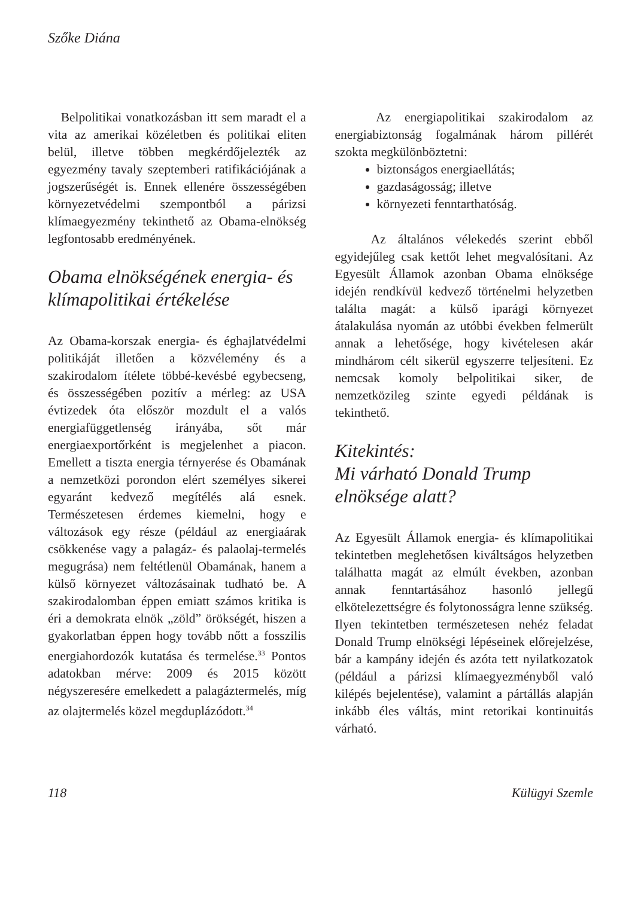Szőke Diána
Belpolitikai vonatkozásban itt sem maradt el a vita az amerikai közéletben és politikai eliten belül, illetve többen megkérdőjelezték az egyezmény tavaly szeptemberi ratifikációjának a jogszerűségét is. Ennek ellenére összességében környezetvédelmi szempontból a párizsi klímaegyezmény tekinthető az Obama-elnökség legfontosabb eredményének.
Obama elnökségének energia- és klímapolitikai értékelése
Az Obama-korszak energia- és éghajlatvédelmi politikáját illetően a közvélemény és a szakirodalom ítélete többé-kevésbé egybecseng, és összességében pozitív a mérleg: az USA évtizedek óta először mozdult el a valós energiafüggetlenség irányába, sőt már energiaexportőrként is megjelenhet a piacon. Emellett a tiszta energia térnyerése és Obamának a nemzetközi porondon elért személyes sikerei egyaránt kedvező megítélés alá esnek. Természetesen érdemes kiemelni, hogy e változások egy része (például az energiaárak csökkenése vagy a palagáz- és palaolaj-termelés megugrása) nem feltétlenül Obamának, hanem a külső környezet változásainak tudható be. A szakirodalomban éppen emiatt számos kritika is éri a demokrata elnök „zöld” örökségét, hiszen a gyakorlatban éppen hogy tovább nőtt a fosszilis energiahordozók kutatása és termelése.<sup>33</sup> Pontos adatokban mérve: 2009 és 2015 között négyszeresére emelkedett a palagáztermelés, míg az olajtermelés közel megduplázódott.<sup>34</sup>
Az energiapolitikai szakirodalom az energiabiztonság fogalmának három pillérét szokta megkülönböztetni:
biztonságos energiaellátás;
gazdaságosság; illetve
környezeti fenntarthatóság.
Az általános vélekedés szerint ebből egyidejűleg csak kettőt lehet megvalósítani. Az Egyesült Államok azonban Obama elnöksége idején rendkívül kedvező történelmi helyzetben találta magát: a külső iparági környezet átalakulása nyomán az utóbbi években felmerült annak a lehetősége, hogy kivételesen akár mindhárom célt sikerül egyszerre teljesíteni. Ez nemcsak komoly belpolitikai siker, de nemzetközileg szinte egyedi példának is tekinthető.
Kitekintés:
Mi várható Donald Trump elnöksége alatt?
Az Egyesült Államok energia- és klímapolitikai tekintetben meglehetősen kiváltságos helyzetben találhatta magát az elmúlt években, azonban annak fenntartásához hasonló jellegű elkötelezettségre és folytonosságra lenne szükség. Ilyen tekintetben természetesen nehéz feladat Donald Trump elnökségi lépéseinek előrejelzése, bár a kampány idején és azóta tett nyilatkozatok (például a párizsi klímaegyezményből való kilépés bejelentése), valamint a pártállás alapján inkább éles váltás, mint retorikai kontinuitás várható.
118 Külügyi Szemle